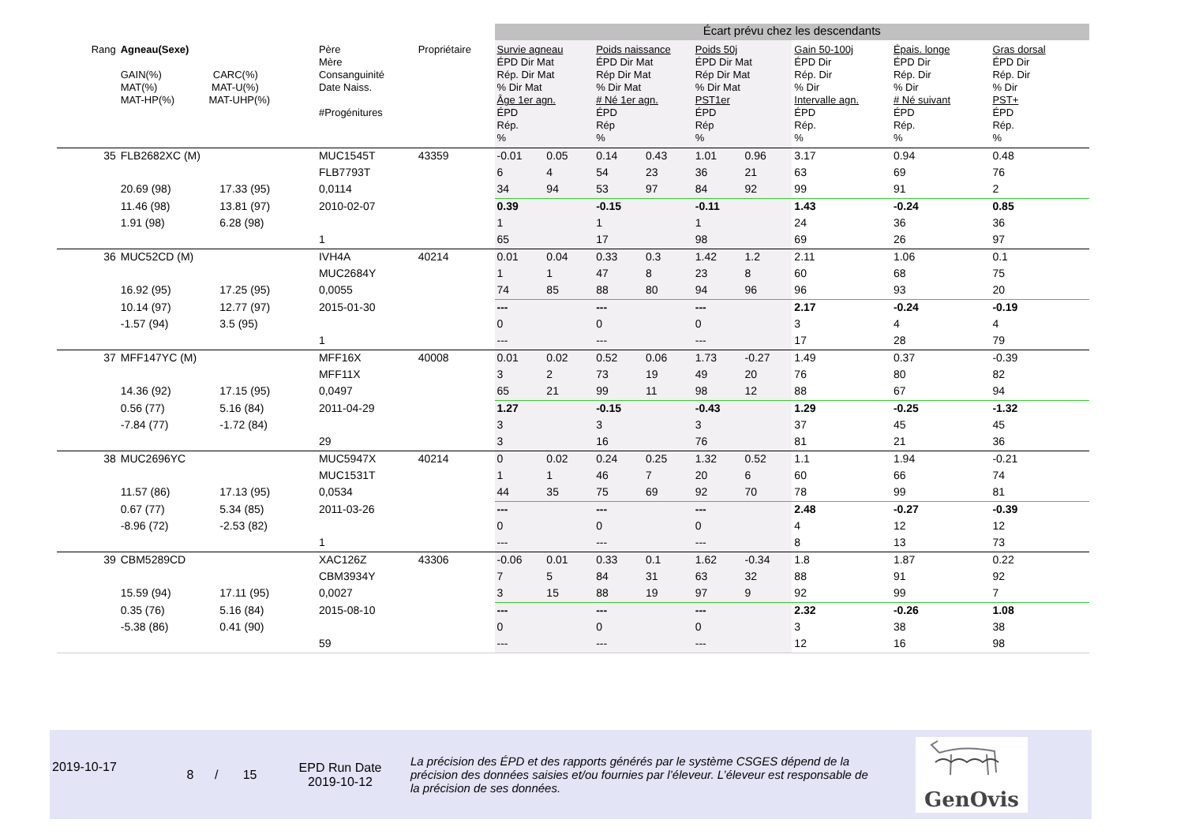| | | | | | Écart prévu chez les descendants | | | | | | | | |
| Rang | Agneau(Sexe) GAIN(%) CARC(%) MAT(%) MAT-U(%) MAT-HP(%) MAT-UHP(%) | | Père Mère Consanguinité Date Naiss. #Progénitures | Propriétaire | Survie agneau ÉPD Dir Mat Rép. Dir Mat % Dir Mat Âge 1er agn. ÉPD Rép. % | | Poids naissance ÉPD Dir Mat Rép Dir Mat % Dir Mat # Né 1er agn. ÉPD Rép % | | Poids 50j ÉPD Dir Mat Rép Dir Mat % Dir Mat PST1er ÉPD Rép % | | Gain 50-100j ÉPD Dir Rép. Dir % Dir Intervalle agn. ÉPD Rép. % | Épais. longe ÉPD Dir Rép. Dir % Dir # Né suivant ÉPD Rép. % | Gras dorsal ÉPD Dir Rép. Dir % Dir PST+ ÉPD Rép. % |
| 35 | FLB2682XC (M) | | MUC1545T | 43359 | -0.01 | 0.05 | 0.14 | 0.43 | 1.01 | 0.96 | 3.17 | 0.94 | 0.48 |
| | | | FLB7793T | | 6 | 4 | 54 | 23 | 36 | 21 | 63 | 69 | 76 |
| | 20.69 (98) | 17.33 (95) | 0,0114 | | 34 | 94 | 53 | 97 | 84 | 92 | 99 | 91 | 2 |
| | 11.46 (98) | 13.81 (97) | 2010-02-07 | | 0.39 | | -0.15 | | -0.11 | | 1.43 | -0.24 | 0.85 |
| | 1.91 (98) | 6.28 (98) | | | 1 | | 1 | | 1 | | 24 | 36 | 36 |
| | | | 1 | | 65 | | 17 | | 98 | | 69 | 26 | 97 |
| 36 | MUC52CD (M) | | IVH4A | 40214 | 0.01 | 0.04 | 0.33 | 0.3 | 1.42 | 1.2 | 2.11 | 1.06 | 0.1 |
| | | | MUC2684Y | | 1 | 1 | 47 | 8 | 23 | 8 | 60 | 68 | 75 |
| | 16.92 (95) | 17.25 (95) | 0,0055 | | 74 | 85 | 88 | 80 | 94 | 96 | 96 | 93 | 20 |
| | 10.14 (97) | 12.77 (97) | 2015-01-30 | | --- | | --- | | --- | | 2.17 | -0.24 | -0.19 |
| | -1.57 (94) | 3.5 (95) | | | 0 | | 0 | | 0 | | 3 | 4 | 4 |
| | | | 1 | | --- | | --- | | --- | | 17 | 28 | 79 |
| 37 | MFF147YC (M) | | MFF16X | 40008 | 0.01 | 0.02 | 0.52 | 0.06 | 1.73 | -0.27 | 1.49 | 0.37 | -0.39 |
| | | | MFF11X | | 3 | 2 | 73 | 19 | 49 | 20 | 76 | 80 | 82 |
| | 14.36 (92) | 17.15 (95) | 0,0497 | | 65 | 21 | 99 | 11 | 98 | 12 | 88 | 67 | 94 |
| | 0.56 (77) | 5.16 (84) | 2011-04-29 | | 1.27 | | -0.15 | | -0.43 | | 1.29 | -0.25 | -1.32 |
| | -7.84 (77) | -1.72 (84) | | | 3 | | 3 | | 3 | | 37 | 45 | 45 |
| | | | 29 | | 3 | | 16 | | 76 | | 81 | 21 | 36 |
| 38 | MUC2696YC | | MUC5947X | 40214 | 0 | 0.02 | 0.24 | 0.25 | 1.32 | 0.52 | 1.1 | 1.94 | -0.21 |
| | | | MUC1531T | | 1 | 1 | 46 | 7 | 20 | 6 | 60 | 66 | 74 |
| | 11.57 (86) | 17.13 (95) | 0,0534 | | 44 | 35 | 75 | 69 | 92 | 70 | 78 | 99 | 81 |
| | 0.67 (77) | 5.34 (85) | 2011-03-26 | | --- | | --- | | --- | | 2.48 | -0.27 | -0.39 |
| | -8.96 (72) | -2.53 (82) | | | 0 | | 0 | | 0 | | 4 | 12 | 12 |
| | | | 1 | | --- | | --- | | --- | | 8 | 13 | 73 |
| 39 | CBM5289CD | | XAC126Z | 43306 | -0.06 | 0.01 | 0.33 | 0.1 | 1.62 | -0.34 | 1.8 | 1.87 | 0.22 |
| | | | CBM3934Y | | 7 | 5 | 84 | 31 | 63 | 32 | 88 | 91 | 92 |
| | 15.59 (94) | 17.11 (95) | 0,0027 | | 3 | 15 | 88 | 19 | 97 | 9 | 92 | 99 | 7 |
| | 0.35 (76) | 5.16 (84) | 2015-08-10 | | --- | | --- | | --- | | 2.32 | -0.26 | 1.08 |
| | -5.38 (86) | 0.41 (90) | | | 0 | | 0 | | 0 | | 3 | 38 | 38 |
| | | | 59 | | --- | | --- | | --- | | 12 | 16 | 98 |
2019-10-17
8 / 15
EPD Run Date
2019-10-12
La précision des ÉPD et des rapports générés par le système CSGES dépend de la précision des données saisies et/ou fournies par l’éleveur. L’éleveur est responsable de la précision de ses données.
GenOvis